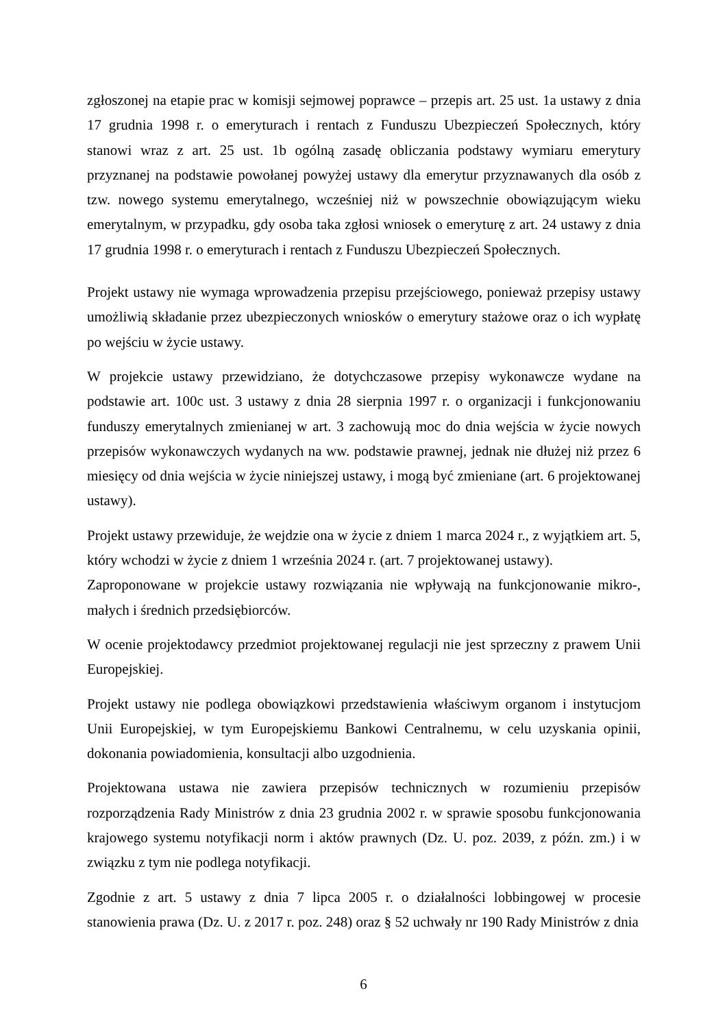zgłoszonej na etapie prac w komisji sejmowej poprawce – przepis art. 25 ust. 1a ustawy z dnia 17 grudnia 1998 r. o emeryturach i rentach z Funduszu Ubezpieczeń Społecznych, który stanowi wraz z art. 25 ust. 1b ogólną zasadę obliczania podstawy wymiaru emerytury przyznanej na podstawie powołanej powyżej ustawy dla emerytur przyznawanych dla osób z tzw. nowego systemu emerytalnego, wcześniej niż w powszechnie obowiązującym wieku emerytalnym, w przypadku, gdy osoba taka zgłosi wniosek o emeryturę z art. 24 ustawy z dnia 17 grudnia 1998 r. o emeryturach i rentach z Funduszu Ubezpieczeń Społecznych.
Projekt ustawy nie wymaga wprowadzenia przepisu przejściowego, ponieważ przepisy ustawy umożliwią składanie przez ubezpieczonych wniosków o emerytury stażowe oraz o ich wypłatę po wejściu w życie ustawy.
W projekcie ustawy przewidziano, że dotychczasowe przepisy wykonawcze wydane na podstawie art. 100c ust. 3 ustawy z dnia 28 sierpnia 1997 r. o organizacji i funkcjonowaniu funduszy emerytalnych zmienianej w art. 3 zachowują moc do dnia wejścia w życie nowych przepisów wykonawczych wydanych na ww. podstawie prawnej, jednak nie dłużej niż przez 6 miesięcy od dnia wejścia w życie niniejszej ustawy, i mogą być zmieniane (art. 6 projektowanej ustawy).
Projekt ustawy przewiduje, że wejdzie ona w życie z dniem 1 marca 2024 r., z wyjątkiem art. 5, który wchodzi w życie z dniem 1 września 2024 r. (art. 7 projektowanej ustawy).
Zaproponowane w projekcie ustawy rozwiązania nie wpływają na funkcjonowanie mikro-, małych i średnich przedsiębiorców.
W ocenie projektodawcy przedmiot projektowanej regulacji nie jest sprzeczny z prawem Unii Europejskiej.
Projekt ustawy nie podlega obowiązkowi przedstawienia właściwym organom i instytucjom Unii Europejskiej, w tym Europejskiemu Bankowi Centralnemu, w celu uzyskania opinii, dokonania powiadomienia, konsultacji albo uzgodnienia.
Projektowana ustawa nie zawiera przepisów technicznych w rozumieniu przepisów rozporządzenia Rady Ministrów z dnia 23 grudnia 2002 r. w sprawie sposobu funkcjonowania krajowego systemu notyfikacji norm i aktów prawnych (Dz. U. poz. 2039, z późn. zm.) i w związku z tym nie podlega notyfikacji.
Zgodnie z art. 5 ustawy z dnia 7 lipca 2005 r. o działalności lobbingowej w procesie stanowienia prawa (Dz. U. z 2017 r. poz. 248) oraz § 52 uchwały nr 190 Rady Ministrów z dnia
6